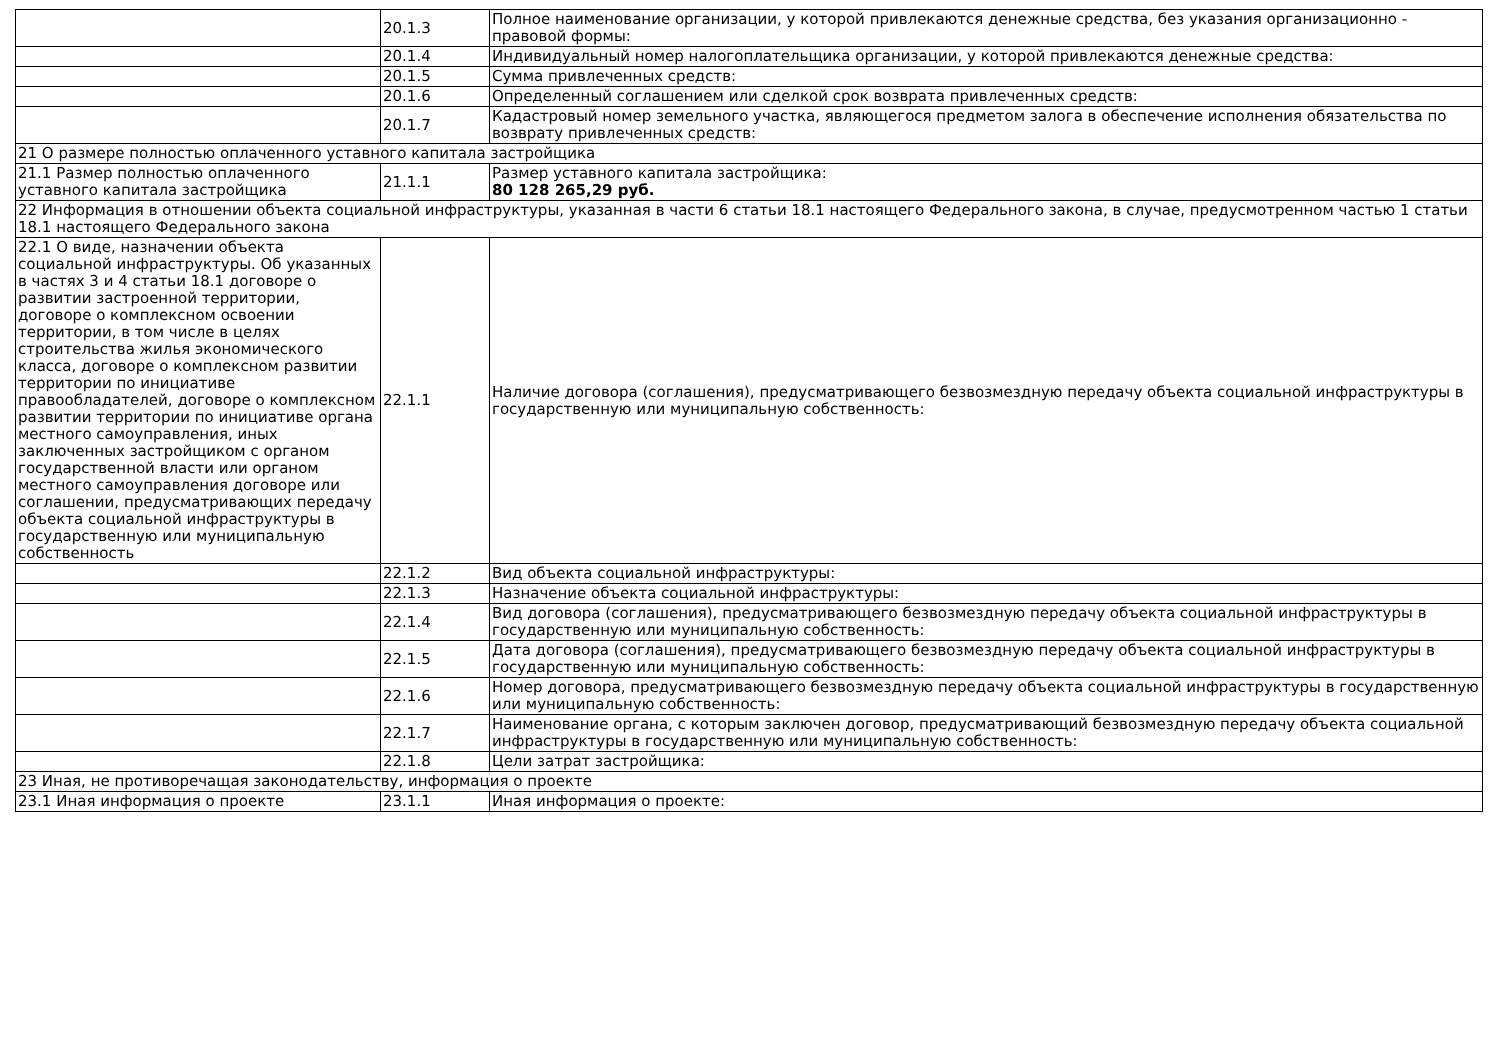| | 20.1.3 | Полное наименование организации, у которой привлекаются денежные средства, без указания организационно - правовой формы: |
| | 20.1.4 | Индивидуальный номер налогоплательщика организации, у которой привлекаются денежные средства: |
| | 20.1.5 | Сумма привлеченных средств: |
| | 20.1.6 | Определенный соглашением или сделкой срок возврата привлеченных средств: |
| | 20.1.7 | Кадастровый номер земельного участка, являющегося предметом залога в обеспечение исполнения обязательства по возврату привлеченных средств: |
| 21 О размере полностью оплаченного уставного капитала застройщика | | |
| 21.1 Размер полностью оплаченного уставного капитала застройщика | 21.1.1 | Размер уставного капитала застройщика: 80 128 265,29 руб. |
| 22 Информация в отношении объекта социальной инфраструктуры, указанная в части 6 статьи 18.1 настоящего Федерального закона, в случае, предусмотренном частью 1 статьи 18.1 настоящего Федерального закона | | |
| 22.1 О виде, назначении объекта социальной инфраструктуры. Об указанных в частях 3 и 4 статьи 18.1 договоре о развитии застроенной территории, договоре о комплексном освоении территории, в том числе в целях строительства жилья экономического класса, договоре о комплексном развитии территории по инициативе правообладателей, договоре о комплексном развитии территории по инициативе органа местного самоуправления, иных заключенных застройщиком с органом государственной власти или органом местного самоуправления договоре или соглашении, предусматривающих передачу объекта социальной инфраструктуры в государственную или муниципальную собственность | 22.1.1 | Наличие договора (соглашения), предусматривающего безвозмездную передачу объекта социальной инфраструктуры в государственную или муниципальную собственность: |
| | 22.1.2 | Вид объекта социальной инфраструктуры: |
| | 22.1.3 | Назначение объекта социальной инфраструктуры: |
| | 22.1.4 | Вид договора (соглашения), предусматривающего безвозмездную передачу объекта социальной инфраструктуры в государственную или муниципальную собственность: |
| | 22.1.5 | Дата договора (соглашения), предусматривающего безвозмездную передачу объекта социальной инфраструктуры в государственную или муниципальную собственность: |
| | 22.1.6 | Номер договора, предусматривающего безвозмездную передачу объекта социальной инфраструктуры в государственную или муниципальную собственность: |
| | 22.1.7 | Наименование органа, с которым заключен договор, предусматривающий безвозмездную передачу объекта социальной инфраструктуры в государственную или муниципальную собственность: |
| | 22.1.8 | Цели затрат застройщика: |
| 23 Иная, не противоречащая законодательству, информация о проекте | | |
| 23.1 Иная информация о проекте | 23.1.1 | Иная информация о проекте: |